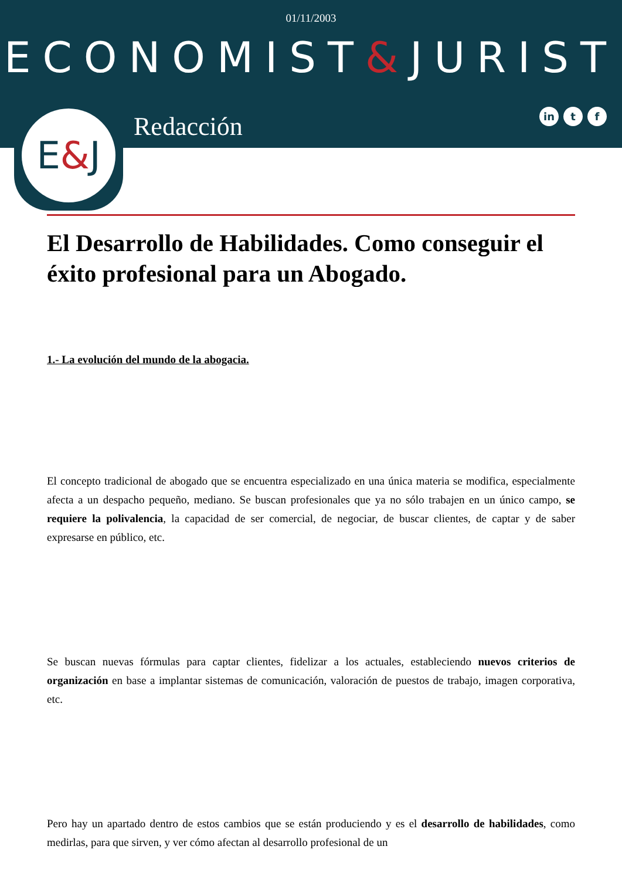01/11/2003
ECONOMIST&JURIST
in t f Redacción
E&J
El Desarrollo de Habilidades. Como conseguir el éxito profesional para un Abogado.
1.- La evolución del mundo de la abogacia.
El concepto tradicional de abogado que se encuentra especializado en una única materia se modifica, especialmente afecta a un despacho pequeño, mediano. Se buscan profesionales que ya no sólo trabajen en un único campo, se requiere la polivalencia, la capacidad de ser comercial, de negociar, de buscar clientes, de captar y de saber expresarse en público, etc.
Se buscan nuevas fórmulas para captar clientes, fidelizar a los actuales, estableciendo nuevos criterios de organización en base a implantar sistemas de comunicación, valoración de puestos de trabajo, imagen corporativa, etc.
Pero hay un apartado dentro de estos cambios que se están produciendo y es el desarrollo de habilidades, como medirlas, para que sirven, y ver cómo afectan al desarrollo profesional de un